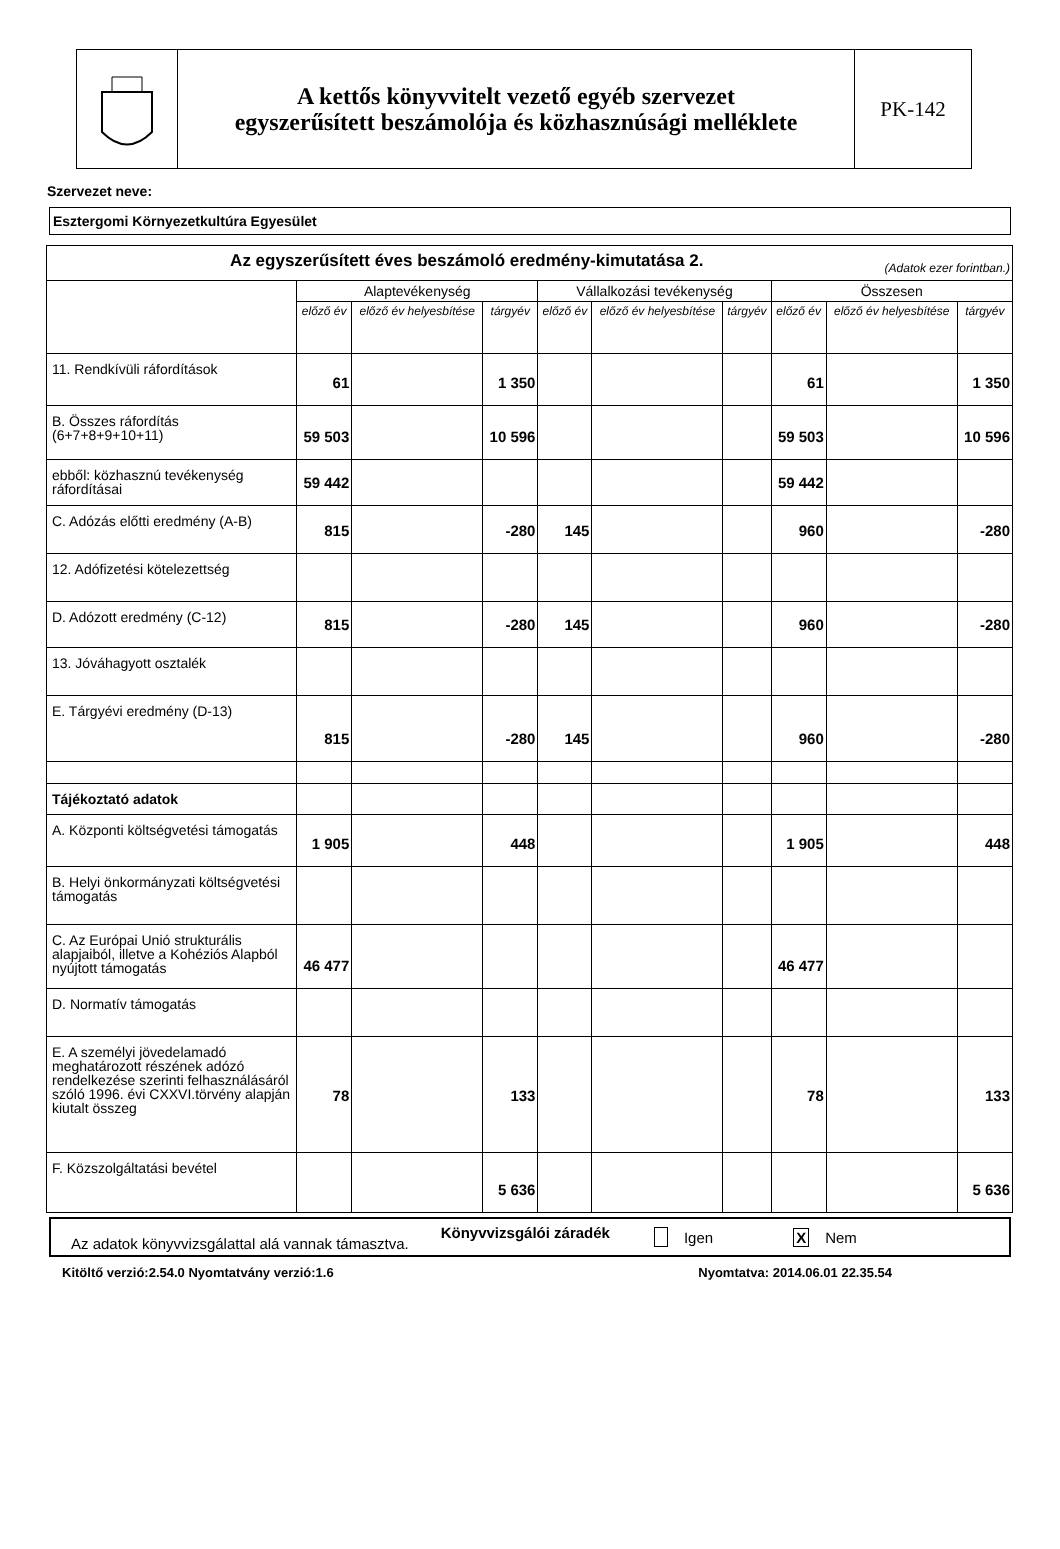A kettős könyvvitelt vezető egyéb szervezet
egyszerűsített beszámolója és közhasznúsági melléklete
PK-142
Szervezet neve:
Esztergomi Környezetkultúra Egyesület
| Az egyszerűsített éves beszámoló eredmény-kimutatása 2. (Adatok ezer forintban.) | | | | | | | | | |
| --- | --- | --- | --- | --- | --- | --- | --- | --- | --- |
| | Alaptevékenység | | | Vállalkozási tevékenység | | | Összesen | | |
| | előző év | előző év helyesbítése | tárgyév | előző év | előző év helyesbítése | tárgyév | előző év | előző év helyesbítése | tárgyév |
| 11. Rendkívüli ráfordítások | 61 | | 1 350 | | | | 61 | | 1 350 |
| B. Összes ráfordítás (6+7+8+9+10+11) | 59 503 | | 10 596 | | | | 59 503 | | 10 596 |
| ebből: közhasznú tevékenység ráfordításai | 59 442 | | | | | | 59 442 | | |
| C. Adózás előtti eredmény (A-B) | 815 | | -280 | 145 | | | 960 | | -280 |
| 12. Adófizetési kötelezettség | | | | | | | | | |
| D. Adózott eredmény (C-12) | 815 | | -280 | 145 | | | 960 | | -280 |
| 13. Jóváhagyott osztalék | | | | | | | | | |
| E. Tárgyévi eredmény (D-13) | 815 | | -280 | 145 | | | 960 | | -280 |
| Tájékoztató adatok | | | | | | | | | |
| A. Központi költségvetési támogatás | 1 905 | | 448 | | | | 1 905 | | 448 |
| B. Helyi önkormányzati költségvetési támogatás | | | | | | | | | |
| C. Az Európai Unió strukturális alapjaiból, illetve a Kohéziós Alapból nyújtott támogatás | 46 477 | | | | | | 46 477 | | |
| D. Normatív támogatás | | | | | | | | | |
| E. A személyi jövedelamadó meghatározott részének adózó rendelkezése szerinti felhasználásáról szóló 1996. évi CXXVI.törvény alapján kiutalt összeg | 78 | | 133 | | | | 78 | | 133 |
| F. Közszolgáltatási bevétel | | | 5 636 | | | | | | 5 636 |
Az adatok könyvvizsgálattal alá vannak támasztva. Könyvvizsgálói záradék Igen X Nem
Kitöltő verzió:2.54.0 Nyomtatvány verzió:1.6 Nyomtatva: 2014.06.01 22.35.54